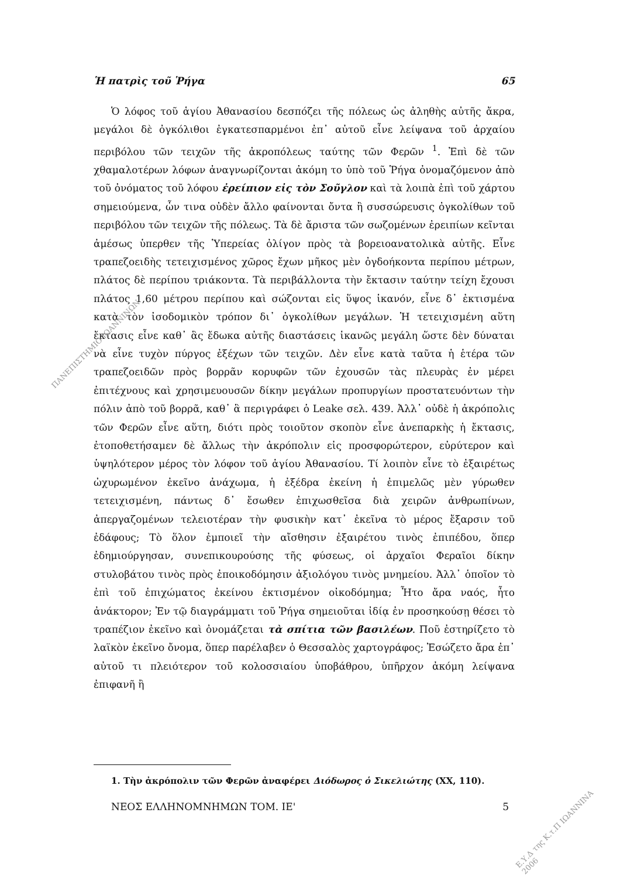Ἡ πατρὶς τοῦ Ῥήγα 65
Ὁ λόφος τοῦ ἁγίου Ἀθανασίου δεσπόζει τῆς πόλεως ὡς ἀληθὴς αὐτῆς ἄκρα, μεγάλοι δὲ ὀγκόλιθοι ἐγκατεσπαρμένοι ἐπ᾽ αὐτοῦ εἶνε λείψανα τοῦ ἀρχαίου περιβόλου τῶν τειχῶν τῆς ἀκροπόλεως ταύτης τῶν Φερῶν <sup>1</sup>. Ἐπὶ δὲ τῶν χθαμαλοτέρων λόφων ἀναγνωρίζονται ἀκόμη το ὑπὸ τοῦ Ῥήγα ὀνομαζόμενον ἀπὸ τοῦ ὀνόματος τοῦ λόφου ἐρείπιον εἰς τὸν Σοῦγλον καὶ τὰ λοιπὰ ἐπὶ τοῦ χάρτου σημειούμενα, ὧν τινα οὐδὲν ἄλλο φαίνονται ὄντα ἢ συσσώρευσις ὀγκολίθων τοῦ περιβόλου τῶν τειχῶν τῆς πόλεως. Τὰ δὲ ἄριστα τῶν σωζομένων ἐρειπίων κεῖνται ἀμέσως ὑπερθεν τῆς Ὑπερείας ὀλίγον πρὸς τὰ βορειοανατολικὰ αὐτῆς. Εἶνε τραπεζοειδὴς τετειχισμένος χῶρος ἔχων μῆκος μὲν ὀγδοήκοντα περίπου μέτρων, πλάτος δὲ περίπου τριάκοντα. Τὰ περιβάλλοντα τὴν ἔκτασιν ταύτην τείχη ἔχουσι πλάτος 1,60 μέτρου περίπου καὶ σώζονται εἰς ὕψος ἱκανόν, εἶνε δ᾽ ἐκτισμένα κατὰ τὸν ἰσοδομικὸν τρόπον δι᾽ ὀγκολίθων μεγάλων. Ἡ τετειχισμένη αὕτη ἔκτασις εἶνε καθ᾽ ἃς ἔδωκα αὐτῆς διαστάσεις ἱκανῶς μεγάλη ὥστε δὲν δύναται νὰ εἶνε τυχὸν πύργος ἐξέχων τῶν τειχῶν. Δὲν εἶνε κατὰ ταῦτα ἡ ἑτέρα τῶν τραπεζοειδῶν πρὸς βορρᾶν κορυφῶν τῶν ἐχουσῶν τὰς πλευρὰς ἐν μέρει ἐπιτέχνους καὶ χρησιμευουσῶν δίκην μεγάλων προπυργίων προστατευόντων τὴν πόλιν ἀπὸ τοῦ βορρᾶ, καθ᾽ ἃ περιγράφει ὁ Leake σελ. 439. Ἀλλ᾽ οὐδὲ ἡ ἀκρόπολις τῶν Φερῶν εἶνε αὕτη, διότι πρὸς τοιοῦτον σκοπὸν εἶνε ἀνεπαρκὴς ἡ ἔκτασις, ἐτοποθετήσαμεν δὲ ἄλλως τὴν ἀκρόπολιν εἰς προσφορώτερον, εὐρύτερον καὶ ὑψηλότερον μέρος τὸν λόφον τοῦ ἁγίου Ἀθανασίου. Τί λοιπὸν εἶνε τὸ ἐξαιρέτως ὠχυρωμένον ἐκεῖνο ἀνάχωμα, ἡ ἐξέδρα ἐκείνη ἡ ἐπιμελῶς μὲν γύρωθεν τετειχισμένη, πάντως δ᾽ ἔσωθεν ἐπιχωσθεῖσα διὰ χειρῶν ἀνθρωπίνων, ἀπεργαζομένων τελειοτέραν τὴν φυσικὴν κατ᾽ ἐκεῖνα τὸ μέρος ἔξαρσιν τοῦ ἐδάφους; Τὸ ὅλον ἐμποιεῖ τὴν αἴσθησιν ἐξαιρέτου τινὸς ἐπιπέδου, ὅπερ ἐδημιούργησαν, συνεπικουρούσης τῆς φύσεως, οἱ ἀρχαῖοι Φεραῖοι δίκην στυλοβάτου τινὸς πρὸς ἐποικοδόμησιν ἀξιολόγου τινὸς μνημείου. Ἀλλ᾽ ὁποῖον τὸ ἐπὶ τοῦ ἐπιχώματος ἐκείνου ἐκτισμένον οἰκοδόμημα; Ἦτο ἄρα ναός, ἦτο ἀνάκτορον; Ἐν τῷ διαγράμματι τοῦ Ῥήγα σημειοῦται ἰδίᾳ ἐν προσηκούσῃ θέσει τὸ τραπέζιον ἐκεῖνο καὶ ὀνομάζεται τὰ σπίτια τῶν βασιλέων. Ποῦ ἐστηρίζετο τὸ λαϊκὸν ἐκεῖνο ὄνομα, ὅπερ παρέλαβεν ὁ Θεσσαλὸς χαρτογράφος; Ἐσώζετο ἄρα ἐπ᾽ αὐτοῦ τι πλειότερον τοῦ κολοσσιαίου ὑποβάθρου, ὑπῆρχον ἀκόμη λείψανα ἐπιφανῆ ἢ
1. Τὴν ἀκρόπολιν τῶν Φερῶν ἀναφέρει Διόδωρος ὁ Σικελιώτης (XX, 110).
ΝΕΟΣ ΕΛΛΗΝΟΜΝΗΜΩΝ ΤΟΜ. ΙΕ' 5
ΠΑΝΕΠΙΣΤΗΜΙΟ ΙΩΑΝΝΙΝΩΝ
Ε.Υ.Δ της Κ.τ.Π ΙΩΑΝΝΙΝΑ 2006